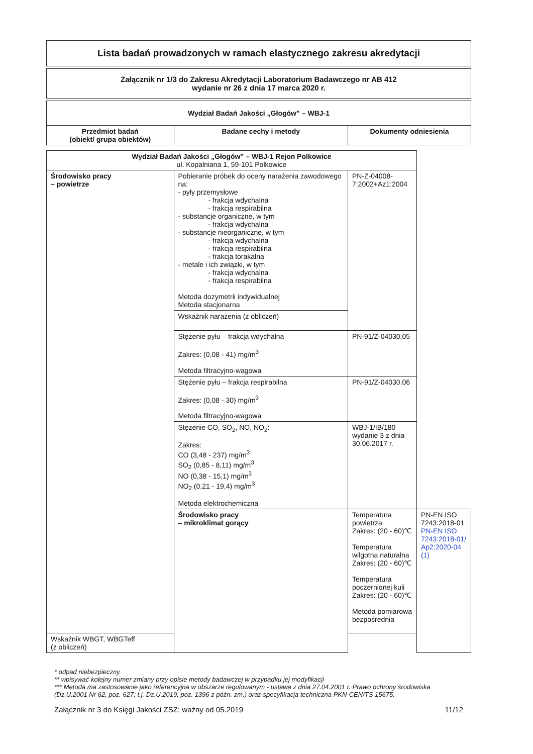Lista badań prowadzonych w ramach elastycznego zakresu akredytacji
Załącznik nr 1/3 do Zakresu Akredytacji Laboratorium Badawczego nr AB 412
wydanie nr 26 z dnia 17 marca 2020 r.
| Wydział Badań Jakości „Głogów” – WBJ-1 | | |
| --- | --- | --- |
| Przedmiot badań (obiekt/ grupa obiektów) | Badane cechy i metody | Dokumenty odniesienia |
| Wydział Badań Jakości „Głogów” – WBJ-1 Rejon Polkowice ul. Kopalniana 1, 59-101 Polkowice | | | |
| --- | --- | --- | --- |
| Środowisko pracy – powietrze | Pobieranie próbek do oceny narażenia zawodowego na: - pyły przemysłowe - frakcja wdychalna - frakcja respirabilna - substancje organiczne, w tym - frakcja wdychalna - substancje nieorganiczne, w tym - frakcja wdychalna - frakcja respirabilna - frakcja torakalna - metale i ich związki, w tym - frakcja wdychalna - frakcja respirabilna Metoda dozymetrii indywidualnej Metoda stacjonarna | PN-Z-04008-7:2002+Az1:2004 | |
| | Wskaźnik narażenia (z obliczeń) | | |
| | Stężenie pyłu – frakcja wdychalna Zakres: (0,08 - 41) mg/m<sup>3</sup> Metoda filtracyjno-wagowa | PN-91/Z-04030.05 | |
| | Stężenie pyłu – frakcja respirabilna Zakres: (0,08 - 30) mg/m<sup>3</sup> Metoda filtracyjno-wagowa | PN-91/Z-04030.06 | |
| | Stężenie CO, SO<sub>2</sub>, NO, NO<sub>2</sub>: Zakres: CO (3,48 - 237) mg/m<sup>3</sup> SO<sub>2</sub> (0,85 - 8,11) mg/m<sup>3</sup> NO (0,38 - 15,1) mg/m<sup>3</sup> NO<sub>2</sub> (0,21 - 19,4) mg/m<sup>3</sup> Metoda elektrochemiczna | WBJ-1/IB/180 wydanie 3 z dnia 30.06.2017 r. | |
| | Środowisko pracy – mikroklimat gorący | Temperatura powietrza Zakres: (20 - 60)℃ Temperatura wilgotna naturalna Zakres: (20 - 60)℃ Temperatura poczernionej kuli Zakres: (20 - 60)℃ Metoda pomiarowa bezpośrednia | PN-EN ISO 7243:2018-01 PN-EN ISO 7243:2018-01/ Ap2:2020-04 (1) |
| Wskaźnik WBGT, WBGTeff (z obliczeń) | | | |
* odpad niebezpieczny
** wpisywać kolejny numer zmiany przy opisie metody badawczej w przypadku jej modyfikacji
*** Metoda ma zastosowanie jako referencyjna w obszarze regulowanym - ustawa z dnia 27.04.2001 r. Prawo ochrony środowiska (Dz.U.2001 Nr 62, poz. 627; t.j. Dz.U.2019, poz. 1396 z późn. zm.) oraz specyfikacja techniczna PKN-CEN/TS 15675.
Załącznik nr 3 do Księgi Jakości ZSZ; ważny od 05.2019 11/12